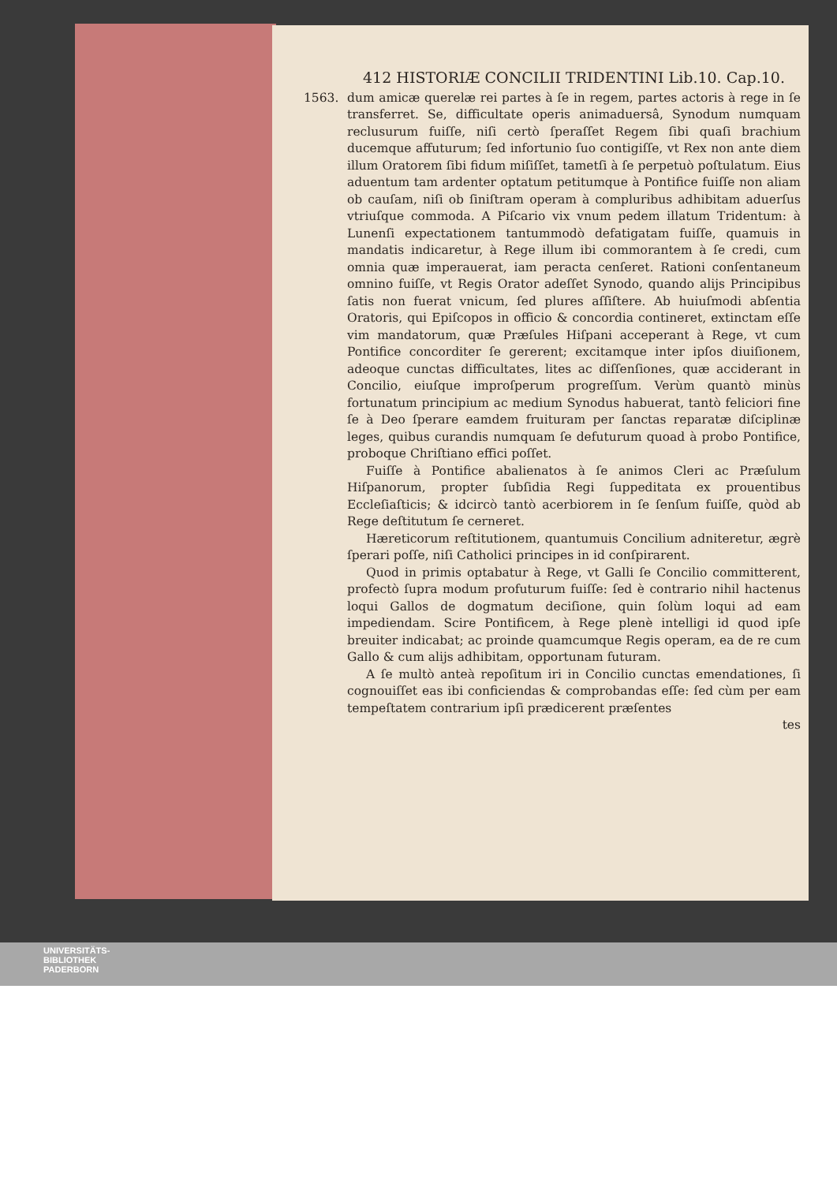412 HISTORIÆ CONCILII TRIDENTINI Lib.10. Cap.10.
1563. dum amicæ querelæ rei partes à ſe in regem, partes actoris à rege in ſe transferret. Se, difficultate operis animaduersâ, Synodum numquam reclusurum fuiſſe, niſi certò ſperaſſet Regem ſibi quaſi brachium ducemque affuturum; ſed infortunio ſuo contigiſſe, vt Rex non ante diem illum Oratorem ſibi fidum miſiſſet, tametſi à ſe perpetuò poſtulatum. Eius aduentum tam ardenter optatum petitumque à Pontifice fuiſſe non aliam ob cauſam, niſi ob ſiniſtram operam à compluribus adhibitam aduerſus vtriuſque commoda. A Piſcario vix vnum pedem illatum Tridentum: à Lunenſi expectationem tantummodò defatigatam fuiſſe, quamuis in mandatis indicaretur, à Rege illum ibi commorantem à ſe credi, cum omnia quæ imperauerat, iam peracta cenſeret. Rationi conſentaneum omnino fuiſſe, vt Regis Orator adeſſet Synodo, quando alijs Principibus ſatis non fuerat vnicum, ſed plures aſſiſtere. Ab huiuſmodi abſentia Oratoris, qui Epiſcopos in officio & concordia contineret, extinctam eſſe vim mandatorum, quæ Præſules Hiſpani acceperant à Rege, vt cum Pontifice concorditer ſe gererent; excitamque inter ipſos diuiſionem, adeoque cunctas difficultates, lites ac diſſenſiones, quæ acciderant in Concilio, eiuſque improſperum progreſſum. Verùm quantò minùs fortunatum principium ac medium Synodus habuerat, tantò feliciori fine ſe à Deo ſperare eamdem fruituram per ſanctas reparatæ diſciplinæ leges, quibus curandis numquam ſe defuturum quoad à probo Pontifice, proboque Chriſtiano effici poſſet.
Fuiſſe à Pontifice abalienatos à ſe animos Cleri ac Præſulum Hiſpanorum, propter ſubſidia Regi ſuppeditata ex prouentibus Eccleſiaſticis; & idcircò tantò acerbiorem in ſe ſenſum fuiſſe, quòd ab Rege deſtitutum ſe cerneret.
Hæreticorum reſtitutionem, quantumuis Concilium adniteretur, ægrè ſperari poſſe, niſi Catholici principes in id conſpirarent.
Quod in primis optabatur à Rege, vt Galli ſe Concilio committerent, profectò ſupra modum profuturum fuiſſe: ſed è contrario nihil hactenus loqui Gallos de dogmatum deciſione, quin ſolùm loqui ad eam impediendam. Scire Pontificem, à Rege plenè intelligi id quod ipſe breuiter indicabat; ac proinde quamcumque Regis operam, ea de re cum Gallo & cum alijs adhibitam, opportunam futuram.
A ſe multò anteà repoſitum iri in Concilio cunctas emendationes, ſi cognouiſſet eas ibi conficiendas & comprobandas eſſe: ſed cùm per eam tempeſtatem contrarium ipſi prædicerent præſentes
tes
UNIVERSITÄTS-
BIBLIOTHEK
PADERBORN